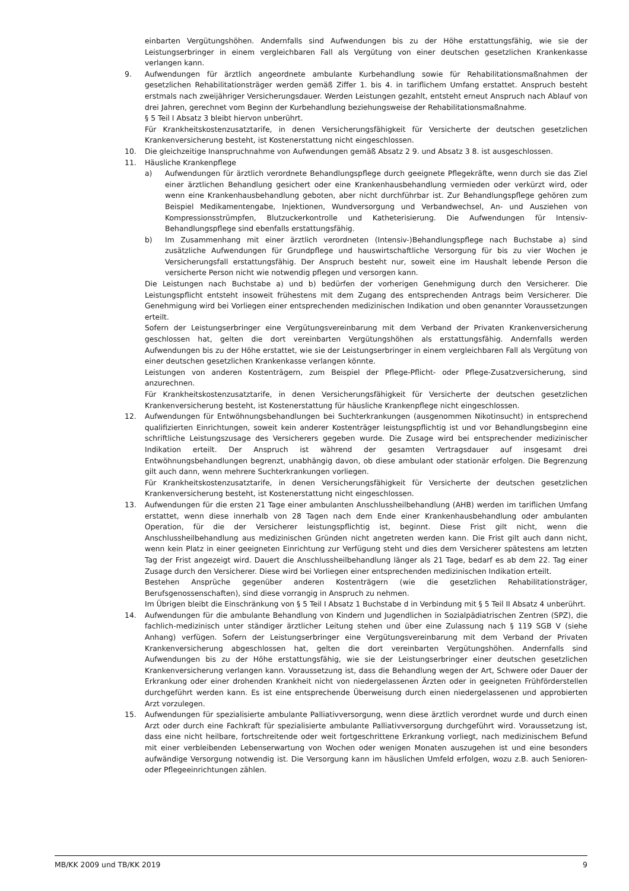einbarten Vergütungshöhen. Andernfalls sind Aufwendungen bis zu der Höhe erstattungsfähig, wie sie der Leistungserbringer in einem vergleichbaren Fall als Vergütung von einer deutschen gesetzlichen Krankenkasse verlangen kann.
9. Aufwendungen für ärztlich angeordnete ambulante Kurbehandlung sowie für Rehabilitationsmaßnahmen der gesetzlichen Rehabilitationsträger werden gemäß Ziffer 1. bis 4. in tariflichem Umfang erstattet. Anspruch besteht erstmals nach zweijähriger Versicherungsdauer. Werden Leistungen gezahlt, entsteht erneut Anspruch nach Ablauf von drei Jahren, gerechnet vom Beginn der Kurbehandlung beziehungsweise der Rehabilitationsmaßnahme.
§ 5 Teil I Absatz 3 bleibt hiervon unberührt.
Für Krankheitskostenzusatztarife, in denen Versicherungsfähigkeit für Versicherte der deutschen gesetzlichen Krankenversicherung besteht, ist Kostenerstattung nicht eingeschlossen.
10. Die gleichzeitige Inanspruchnahme von Aufwendungen gemäß Absatz 2 9. und Absatz 3 8. ist ausgeschlossen.
11. Häusliche Krankenpflege
a) Aufwendungen für ärztlich verordnete Behandlungspflege durch geeignete Pflegekräfte, wenn durch sie das Ziel einer ärztlichen Behandlung gesichert oder eine Krankenhausbehandlung vermieden oder verkürzt wird, oder wenn eine Krankenhausbehandlung geboten, aber nicht durchführbar ist. Zur Behandlungspflege gehören zum Beispiel Medikamentengabe, Injektionen, Wundversorgung und Verbandwechsel, An- und Ausziehen von Kompressionsstrümpfen, Blutzuckerkontrolle und Katheterisierung. Die Aufwendungen für Intensiv-Behandlungspflege sind ebenfalls erstattungsfähig.
b) Im Zusammenhang mit einer ärztlich verordneten (Intensiv-)Behandlungspflege nach Buchstabe a) sind zusätzliche Aufwendungen für Grundpflege und hauswirtschaftliche Versorgung für bis zu vier Wochen je Versicherungsfall erstattungsfähig. Der Anspruch besteht nur, soweit eine im Haushalt lebende Person die versicherte Person nicht wie notwendig pflegen und versorgen kann.
Die Leistungen nach Buchstabe a) und b) bedürfen der vorherigen Genehmigung durch den Versicherer. Die Leistungspflicht entsteht insoweit frühestens mit dem Zugang des entsprechenden Antrags beim Versicherer. Die Genehmigung wird bei Vorliegen einer entsprechenden medizinischen Indikation und oben genannter Voraussetzungen erteilt.
Sofern der Leistungserbringer eine Vergütungsvereinbarung mit dem Verband der Privaten Krankenversicherung geschlossen hat, gelten die dort vereinbarten Vergütungshöhen als erstattungsfähig. Andernfalls werden Aufwendungen bis zu der Höhe erstattet, wie sie der Leistungserbringer in einem vergleichbaren Fall als Vergütung von einer deutschen gesetzlichen Krankenkasse verlangen könnte.
Leistungen von anderen Kostenträgern, zum Beispiel der Pflege-Pflicht- oder Pflege-Zusatzversicherung, sind anzurechnen.
Für Krankheitskostenzusatztarife, in denen Versicherungsfähigkeit für Versicherte der deutschen gesetzlichen Krankenversicherung besteht, ist Kostenerstattung für häusliche Krankenpflege nicht eingeschlossen.
12. Aufwendungen für Entwöhnungsbehandlungen bei Suchterkrankungen (ausgenommen Nikotinsucht) in entsprechend qualifizierten Einrichtungen, soweit kein anderer Kostenträger leistungspflichtig ist und vor Behandlungsbeginn eine schriftliche Leistungszusage des Versicherers gegeben wurde. Die Zusage wird bei entsprechender medizinischer Indikation erteilt. Der Anspruch ist während der gesamten Vertragsdauer auf insgesamt drei Entwöhnungsbehandlungen begrenzt, unabhängig davon, ob diese ambulant oder stationär erfolgen. Die Begrenzung gilt auch dann, wenn mehrere Suchterkrankungen vorliegen.
Für Krankheitskostenzusatztarife, in denen Versicherungsfähigkeit für Versicherte der deutschen gesetzlichen Krankenversicherung besteht, ist Kostenerstattung nicht eingeschlossen.
13. Aufwendungen für die ersten 21 Tage einer ambulanten Anschlussheilbehandlung (AHB) werden im tariflichen Umfang erstattet, wenn diese innerhalb von 28 Tagen nach dem Ende einer Krankenhausbehandlung oder ambulanten Operation, für die der Versicherer leistungspflichtig ist, beginnt. Diese Frist gilt nicht, wenn die Anschlussheilbehandlung aus medizinischen Gründen nicht angetreten werden kann. Die Frist gilt auch dann nicht, wenn kein Platz in einer geeigneten Einrichtung zur Verfügung steht und dies dem Versicherer spätestens am letzten Tag der Frist angezeigt wird. Dauert die Anschlussheilbehandlung länger als 21 Tage, bedarf es ab dem 22. Tag einer Zusage durch den Versicherer. Diese wird bei Vorliegen einer entsprechenden medizinischen Indikation erteilt.
Bestehen Ansprüche gegenüber anderen Kostenträgern (wie die gesetzlichen Rehabilitationsträger, Berufsgenossenschaften), sind diese vorrangig in Anspruch zu nehmen.
Im Übrigen bleibt die Einschränkung von § 5 Teil I Absatz 1 Buchstabe d in Verbindung mit § 5 Teil II Absatz 4 unberührt.
14. Aufwendungen für die ambulante Behandlung von Kindern und Jugendlichen in Sozialpädiatrischen Zentren (SPZ), die fachlich-medizinisch unter ständiger ärztlicher Leitung stehen und über eine Zulassung nach § 119 SGB V (siehe Anhang) verfügen. Sofern der Leistungserbringer eine Vergütungsvereinbarung mit dem Verband der Privaten Krankenversicherung abgeschlossen hat, gelten die dort vereinbarten Vergütungshöhen. Andernfalls sind Aufwendungen bis zu der Höhe erstattungsfähig, wie sie der Leistungserbringer einer deutschen gesetzlichen Krankenversicherung verlangen kann. Voraussetzung ist, dass die Behandlung wegen der Art, Schwere oder Dauer der Erkrankung oder einer drohenden Krankheit nicht von niedergelassenen Ärzten oder in geeigneten Frühförderstellen durchgeführt werden kann. Es ist eine entsprechende Überweisung durch einen niedergelassenen und approbierten Arzt vorzulegen.
15. Aufwendungen für spezialisierte ambulante Palliativversorgung, wenn diese ärztlich verordnet wurde und durch einen Arzt oder durch eine Fachkraft für spezialisierte ambulante Palliativversorgung durchgeführt wird. Voraussetzung ist, dass eine nicht heilbare, fortschreitende oder weit fortgeschrittene Erkrankung vorliegt, nach medizinischem Befund mit einer verbleibenden Lebenserwartung von Wochen oder wenigen Monaten auszugehen ist und eine besonders aufwändige Versorgung notwendig ist. Die Versorgung kann im häuslichen Umfeld erfolgen, wozu z.B. auch Senioren- oder Pflegeeinrichtungen zählen.
MB/KK 2009 und TB/KK 2019 9